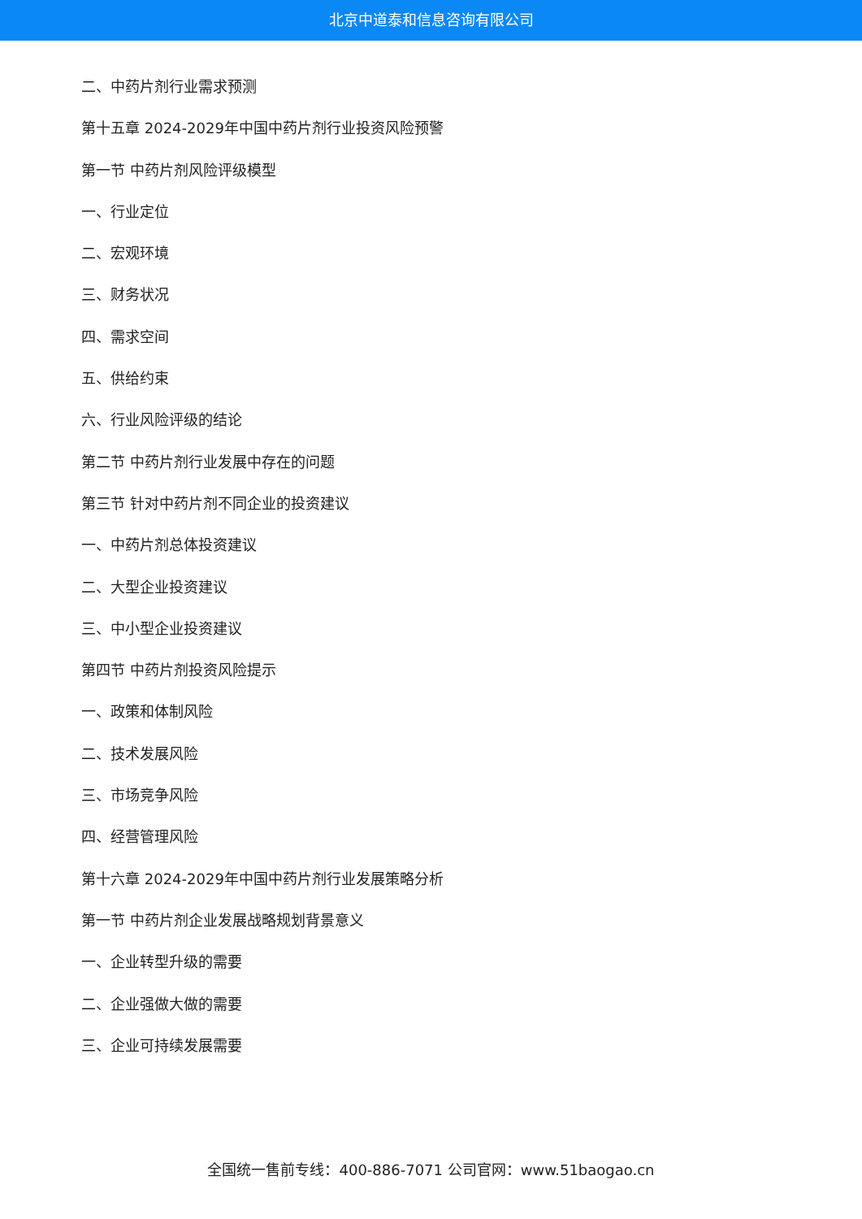北京中道泰和信息咨询有限公司
二、中药片剂行业需求预测
第十五章 2024-2029年中国中药片剂行业投资风险预警
第一节 中药片剂风险评级模型
一、行业定位
二、宏观环境
三、财务状况
四、需求空间
五、供给约束
六、行业风险评级的结论
第二节 中药片剂行业发展中存在的问题
第三节 针对中药片剂不同企业的投资建议
一、中药片剂总体投资建议
二、大型企业投资建议
三、中小型企业投资建议
第四节 中药片剂投资风险提示
一、政策和体制风险
二、技术发展风险
三、市场竞争风险
四、经营管理风险
第十六章 2024-2029年中国中药片剂行业发展策略分析
第一节 中药片剂企业发展战略规划背景意义
一、企业转型升级的需要
二、企业强做大做的需要
三、企业可持续发展需要
全国统一售前专线：400-886-7071 公司官网：www.51baogao.cn